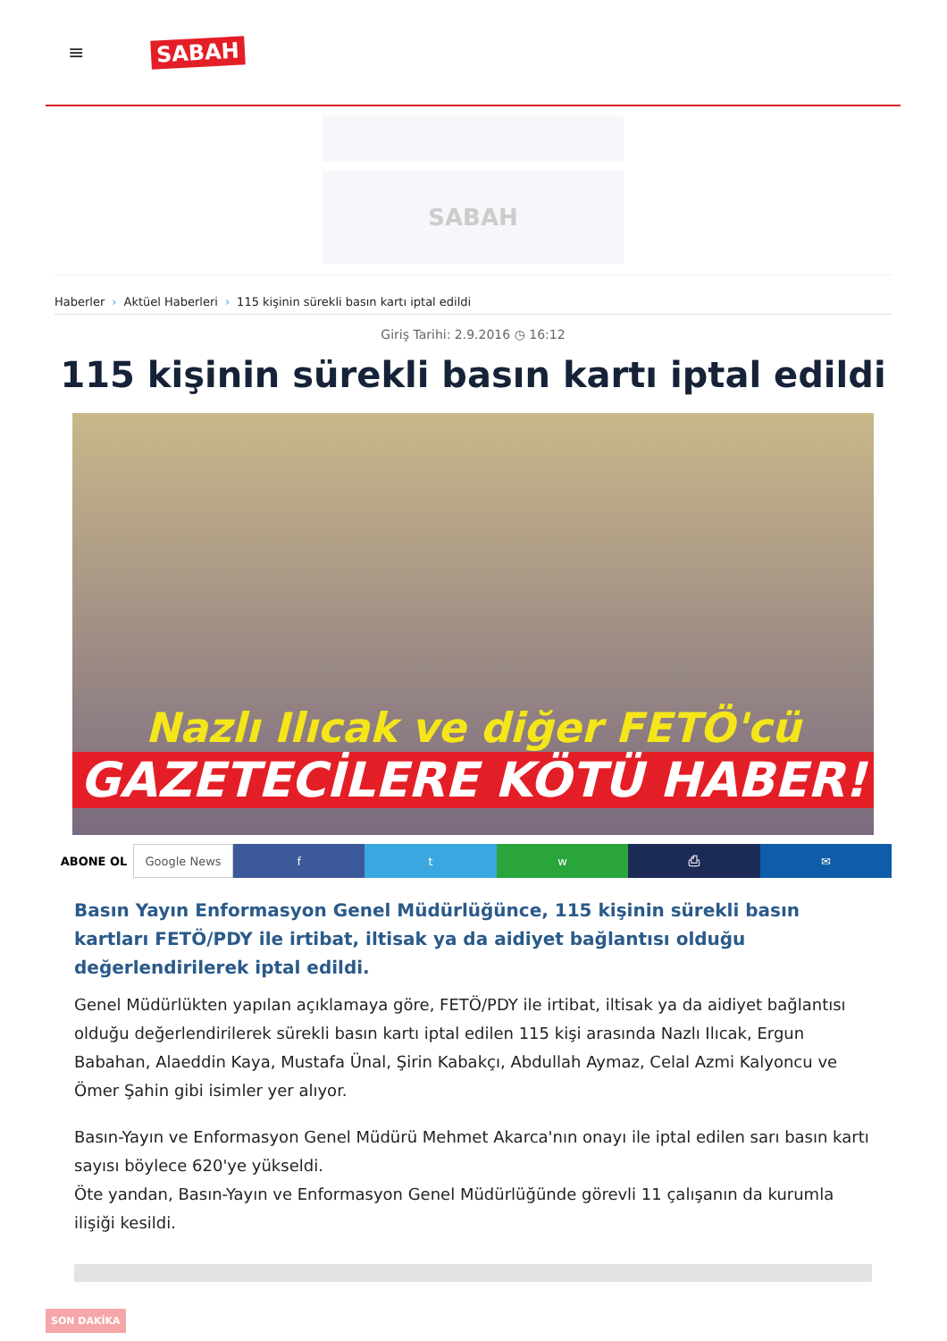≡
SABAH
SABAH
Haberler › Aktüel Haberleri › 115 kişinin sürekli basın kartı iptal edildi
Giriş Tarihi: 2.9.2016 ◷ 16:12
115 kişinin sürekli basın kartı iptal edildi
Nazlı Ilıcak ve diğer FETÖ'cü
GAZETECİLERE KÖTÜ HABER!
ABONE OL Google News f t w ⎙ ✉
Basın Yayın Enformasyon Genel Müdürlüğünce, 115 kişinin sürekli basın kartları FETÖ/PDY ile irtibat, iltisak ya da aidiyet bağlantısı olduğu değerlendirilerek iptal edildi.
Genel Müdürlükten yapılan açıklamaya göre, FETÖ/PDY ile irtibat, iltisak ya da aidiyet bağlantısı olduğu değerlendirilerek sürekli basın kartı iptal edilen 115 kişi arasında Nazlı Ilıcak, Ergun Babahan, Alaeddin Kaya, Mustafa Ünal, Şirin Kabakçı, Abdullah Aymaz, Celal Azmi Kalyoncu ve Ömer Şahin gibi isimler yer alıyor.
Basın-Yayın ve Enformasyon Genel Müdürü Mehmet Akarca'nın onayı ile iptal edilen sarı basın kartı sayısı böylece 620'ye yükseldi.
Öte yandan, Basın-Yayın ve Enformasyon Genel Müdürlüğünde görevli 11 çalışanın da kurumla ilişiği kesildi.
SON DAKİKA